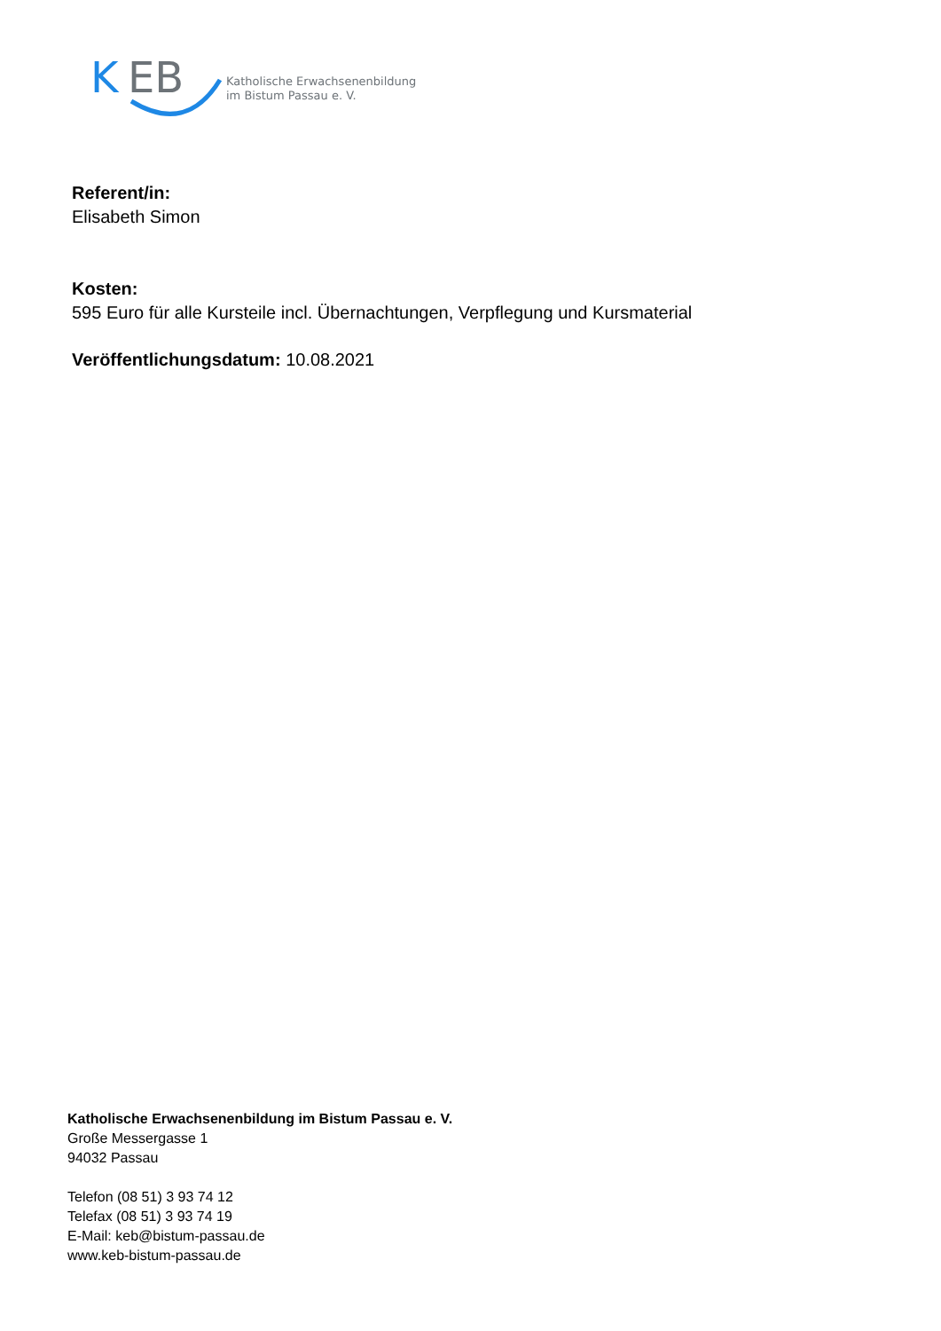K
EB
Katholische Erwachsenenbildung
im Bistum Passau e. V.
Referent/in:
Elisabeth Simon
Kosten:
595 Euro für alle Kursteile incl. Übernachtungen, Verpflegung und Kursmaterial
Veröffentlichungsdatum: 10.08.2021
Katholische Erwachsenenbildung im Bistum Passau e. V.
Große Messergasse 1
94032 Passau
Telefon (08 51) 3 93 74 12
Telefax (08 51) 3 93 74 19
E-Mail: keb@bistum-passau.de
www.keb-bistum-passau.de